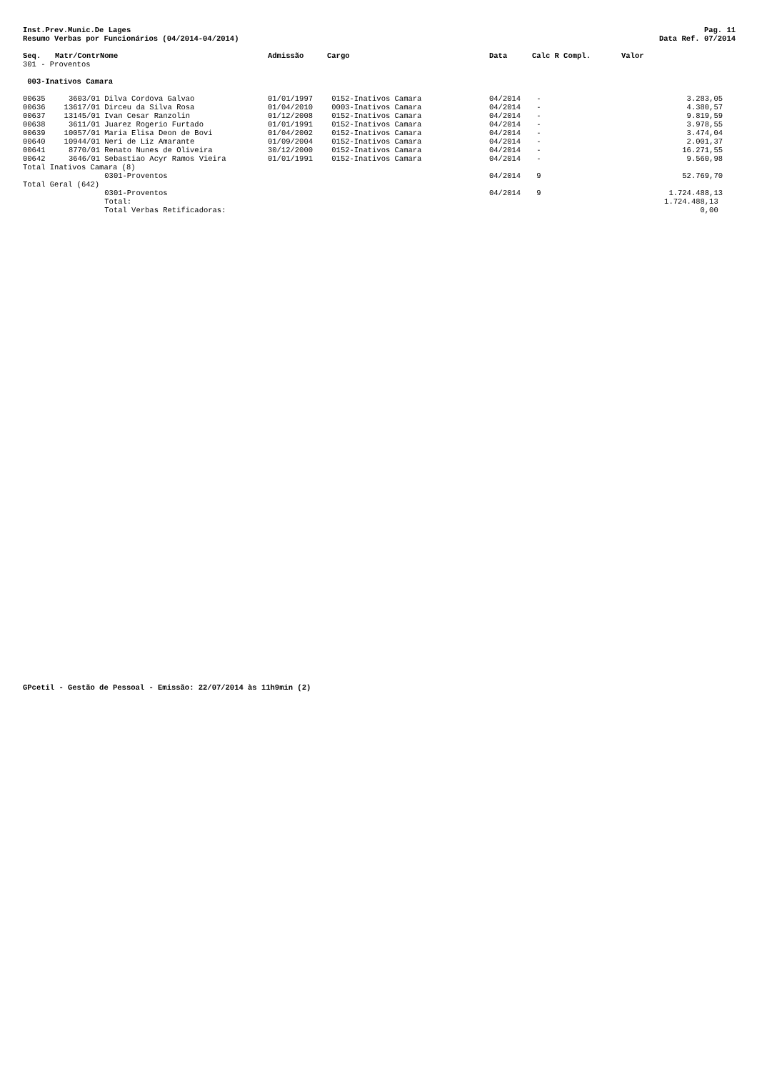Inst.Prev.Munic.De Lages
Resumo Verbas por Funcionários (04/2014-04/2014)
Pag. 11
Data Ref. 07/2014
| Seq. | Matr/Contr | Nome | Admissão | Cargo | Data | Calc R Compl. | Valor |
| --- | --- | --- | --- | --- | --- | --- | --- |
| 301 - Proventos | | | | | | | |
| 003-Inativos Camara | | | | | | | |
| 00635 | 3603/01 | Dilva Cordova Galvao | 01/01/1997 | 0152-Inativos Camara | 04/2014 | - | 3.283,05 |
| 00636 | 13617/01 | Dirceu da Silva Rosa | 01/04/2010 | 0003-Inativos Camara | 04/2014 | - | 4.380,57 |
| 00637 | 13145/01 | Ivan Cesar Ranzolin | 01/12/2008 | 0152-Inativos Camara | 04/2014 | - | 9.819,59 |
| 00638 | 3611/01 | Juarez Rogerio Furtado | 01/01/1991 | 0152-Inativos Camara | 04/2014 | - | 3.978,55 |
| 00639 | 10057/01 | Maria Elisa Deon de Bovi | 01/04/2002 | 0152-Inativos Camara | 04/2014 | - | 3.474,04 |
| 00640 | 10944/01 | Neri de Liz Amarante | 01/09/2004 | 0152-Inativos Camara | 04/2014 | - | 2.001,37 |
| 00641 | 8770/01 | Renato Nunes de Oliveira | 30/12/2000 | 0152-Inativos Camara | 04/2014 | - | 16.271,55 |
| 00642 | 3646/01 | Sebastiao Acyr Ramos Vieira | 01/01/1991 | 0152-Inativos Camara | 04/2014 | - | 9.560,98 |
| Total Inativos Camara (8) | | | | | | | |
| | | 0301-Proventos | | | 04/2014 | 9 | 52.769,70 |
| Total Geral (642) | | | | | | | |
| | | 0301-Proventos | | | 04/2014 | 9 | 1.724.488,13 |
| | | Total: | | | | | 1.724.488,13 |
| | | Total Verbas Retificadoras: | | | | | 0,00 |
GPcetil - Gestão de Pessoal - Emissão: 22/07/2014 às 11h9min (2)